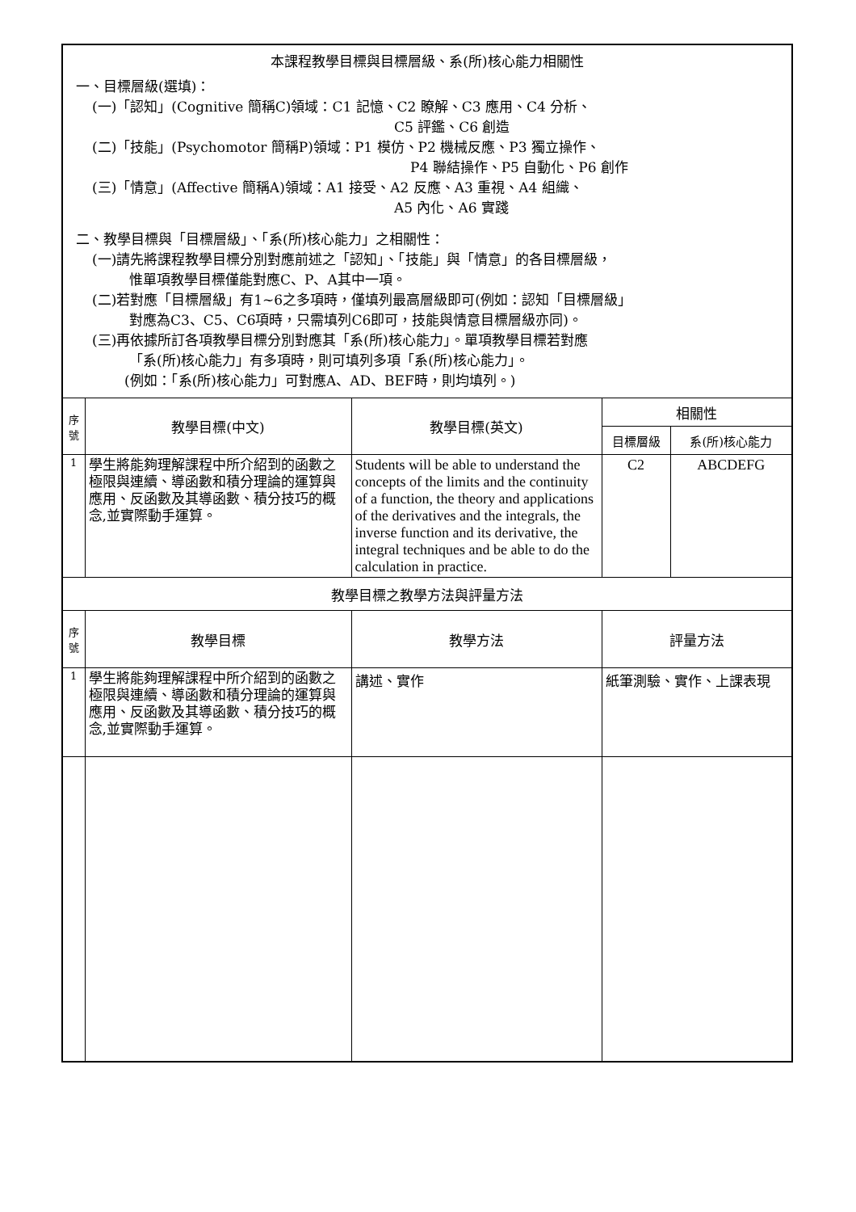| 本課程教學目標與目標層級、系(所)核心能力相關性 一、目標層級(選填)： (一)「認知」(Cognitive 簡稱C)領域：C1 記憶、C2 瞭解、C3 應用、C4 分析、 C5 評鑑、C6 創造 (二)「技能」(Psychomotor 簡稱P)領域：P1 模仿、P2 機械反應、P3 獨立操作、 P4 聯結操作、P5 自動化、P6 創作 (三)「情意」(Affective 簡稱A)領域：A1 接受、A2 反應、A3 重視、A4 組織、 A5 內化、A6 實踐 二、教學目標與「目標層級」、「系(所)核心能力」之相關性： (一)請先將課程教學目標分別對應前述之「認知」、「技能」與「情意」的各目標層級， 惟單項教學目標僅能對應C、P、A其中一項。 (二)若對應「目標層級」有1~6之多項時，僅填列最高層級即可(例如：認知「目標層級」 對應為C3、C5、C6項時，只需填列C6即可，技能與情意目標層級亦同)。 (三)再依據所訂各項教學目標分別對應其「系(所)核心能力」。單項教學目標若對應 「系(所)核心能力」有多項時，則可填列多項「系(所)核心能力」。 (例如：「系(所)核心能力」可對應A、AD、BEF時，則均填列。) | | | | |
| 序 號 | 教學目標(中文) | 教學目標(英文) | 相關性 | |
| | | | 目標層級 | 系(所)核心能力 |
| 1 | 學生將能夠理解課程中所介紹到的函數之極限與連續、導函數和積分理論的運算與應用、反函數及其導函數、積分技巧的概念,並實際動手運算。 | Students will be able to understand the concepts of the limits and the continuity of a function, the theory and applications of the derivatives and the integrals, the inverse function and its derivative, the integral techniques and be able to do the calculation in practice. | C2 | ABCDEFG |
| 教學目標之教學方法與評量方法 | | | | |
| 序 號 | 教學目標 | 教學方法 | 評量方法 | |
| 1 | 學生將能夠理解課程中所介紹到的函數之極限與連續、導函數和積分理論的運算與應用、反函數及其導函數、積分技巧的概念,並實際動手運算。 | 講述、實作 | 紙筆測驗、實作、上課表現 | |